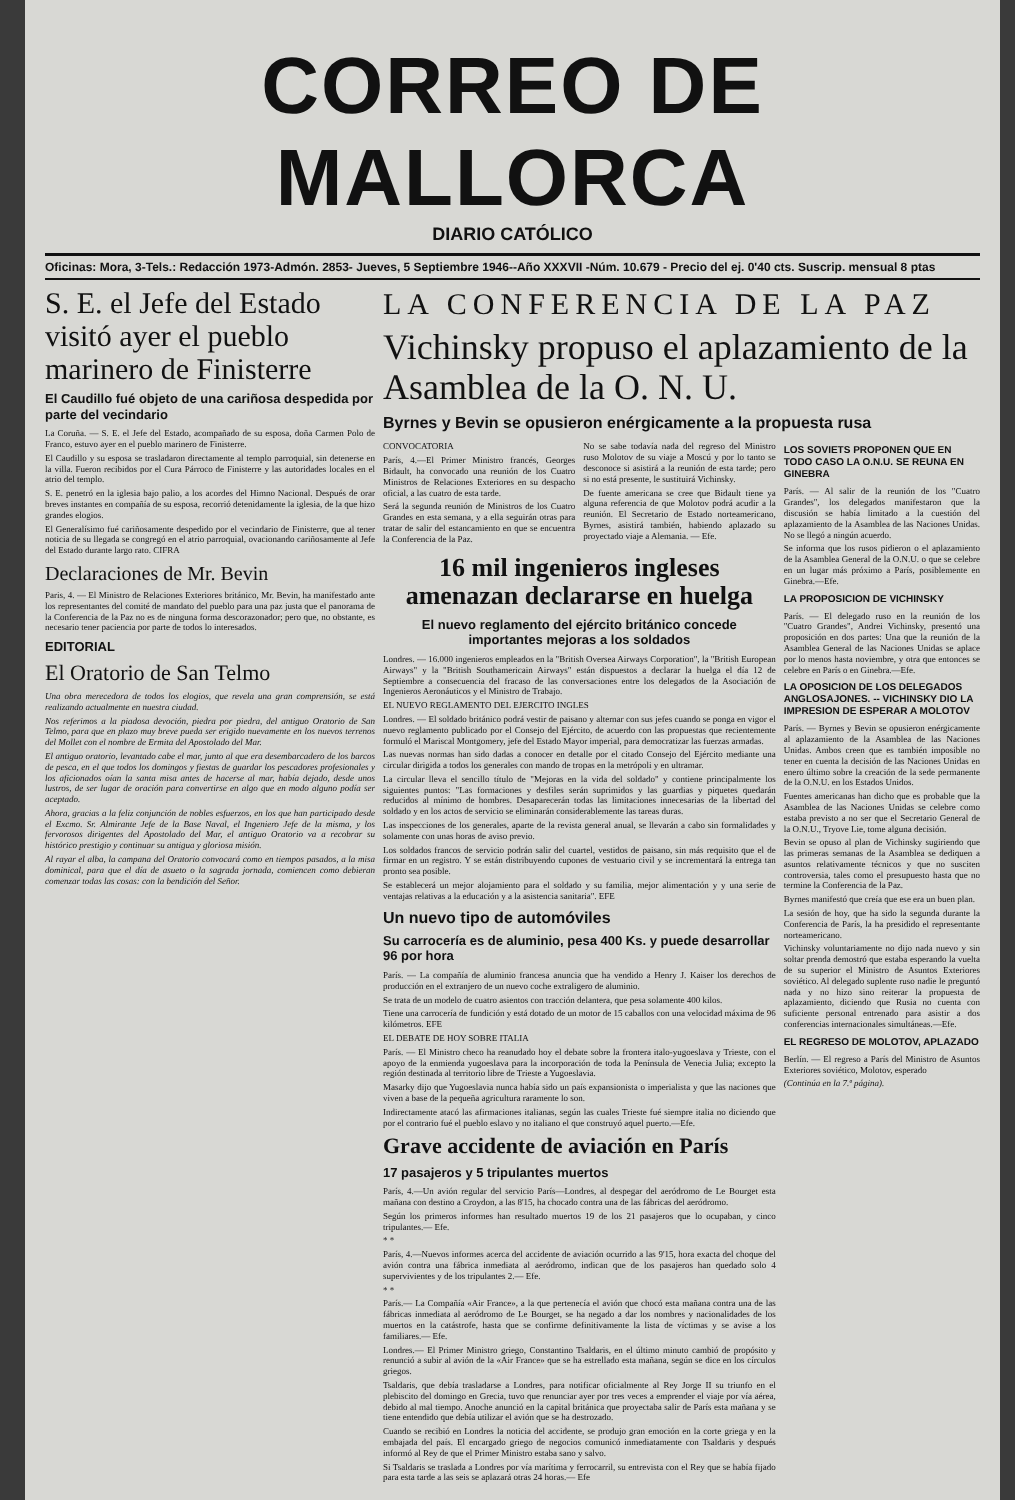CORREO DE MALLORCA
DIARIO CATÓLICO
Oficinas: Mora, 3-Tels.: Redacción 1973-Admón. 2853- Jueves, 5 Septiembre 1946--Año XXXVII -Núm. 10.679 - Precio del ej. 0'40 cts. Suscrip. mensual 8 ptas
S. E. el Jefe del Estado visitó ayer el pueblo marinero de Finisterre
El Caudillo fué objeto de una cariñosa despedida por parte del vecindario
La Coruña. — S. E. el Jefe del Estado, acompañado de su esposa, doña Carmen Polo de Franco, estuvo ayer en el pueblo marinero de Finisterre.
El Caudillo y su esposa se trasladaron directamente al templo parroquial, sin detenerse en la villa. Fueron recibidos por el Cura Párroco de Finisterre y las autoridades locales en el atrio del templo.
S. E. penetró en la iglesia bajo palio, a los acordes del Himno Nacional. Después de orar breves instantes en compañía de su esposa, recorrió detenidamente la iglesia, de la que hizo grandes elogios.
El Generalísimo fué cariñosamente despedido por el vecindario de Finisterre, que al tener noticia de su llegada se congregó en el atrio parroquial, ovacionando cariñosamente al Jefe del Estado durante largo rato. CIFRA
Declaraciones de Mr. Bevin
Paris, 4. — El Ministro de Relaciones Exteriores británico, Mr. Bevin, ha manifestado ante los representantes del comité de mandato del pueblo para una paz justa que el panorama de la Conferencia de la Paz no es de ninguna forma descorazonador; pero que, no obstante, es necesario tener paciencia por parte de todos lo interesados.
EDITORIAL
El Oratorio de San Telmo
Una obra merecedora de todos los elogios, que revela una gran comprensión, se está realizando actualmente en nuestra ciudad.
Nos referimos a la piadosa devoción, piedra por piedra, del antiguo Oratorio de San Telmo, para que en plazo muy breve pueda ser erigido nuevamente en los nuevos terrenos del Mollet con el nombre de Ermita del Apostolado del Mar.
El antiguo oratorio, levantado cabe el mar, junto al que era desembarcadero de los barcos de pesca, en el que todos los domingos y fiestas de guardar los pescadores profesionales y los aficionados oían la santa misa antes de hacerse al mar, había dejado, desde unos lustros, de ser lugar de oración para convertirse en algo que en modo alguno podía ser aceptado.
Ahora, gracias a la feliz conjunción de nobles esfuerzos, en los que han participado desde el Excmo. Sr. Almirante Jefe de la Base Naval, el Ingeniero Jefe de la misma, y los fervorosos dirigentes del Apostolado del Mar, el antiguo Oratorio va a recobrar su histórico prestigio y continuar su antigua y gloriosa misión.
Al rayar el alba, la campana del Oratorio convocará como en tiempos pasados, a la misa dominical, para que el día de asueto o la sagrada jornada, comiencen como debieran comenzar todas las cosas: con la bendición del Señor.
LA CONFERENCIA DE LA PAZ
Vichinsky propuso el aplazamiento de la Asamblea de la O. N. U.
Byrnes y Bevin se opusieron enérgicamente a la propuesta rusa
CONVOCATORIA
París, 4.—El Primer Ministro francés, Georges Bidault, ha convocado una reunión de los Cuatro Ministros de Relaciones Exteriores en su despacho oficial, a las cuatro de esta tarde.
Será la segunda reunión de Ministros de los Cuatro Grandes en esta semana, y a ella seguirán otras para tratar de salir del estancamiento en que se encuentra la Conferencia de la Paz.
No se sabe todavía nada del regreso del Ministro ruso Molotov de su viaje a Moscú y por lo tanto se desconoce si asistirá a la reunión de esta tarde; pero si no está presente, le sustituirá Vichinsky.
De fuente americana se cree que Bidault tiene ya alguna referencia de que Molotov podrá acudir a la reunión. El Secretario de Estado norteamericano, Byrnes, asistirá también, habiendo aplazado su proyectado viaje a Alemania. — Efe.
16 mil ingenieros ingleses amenazan declararse en huelga
El nuevo reglamento del ejército británico concede importantes mejoras a los soldados
Londres. — 16.000 ingenieros empleados en la "British Oversea Airways Corporation", la "British European Airways" y la "British Southamericain Airways" están dispuestos a declarar la huelga el día 12 de Septiembre a consecuencia del fracaso de las conversaciones entre los delegados de la Asociación de Ingenieros Aeronáuticos y el Ministro de Trabajo.
EL NUEVO REGLAMENTO DEL EJERCITO INGLES
Londres. — El soldado británico podrá vestir de paisano y alternar con sus jefes cuando se ponga en vigor el nuevo reglamento publicado por el Consejo del Ejército, de acuerdo con las propuestas que recientemente formuló el Mariscal Montgomery, jefe del Estado Mayor imperial, para democratizar las fuerzas armadas.
Las nuevas normas han sido dadas a conocer en detalle por el citado Consejo del Ejército mediante una circular dirigida a todos los generales con mando de tropas en la metrópoli y en ultramar.
La circular lleva el sencillo título de "Mejoras en la vida del soldado" y contiene principalmente los siguientes puntos: "Las formaciones y desfiles serán suprimidos y las guardias y piquetes quedarán reducidos al mínimo de hombres. Desaparecerán todas las limitaciones innecesarias de la libertad del soldado y en los actos de servicio se eliminarán considerablemente las tareas duras.
Las inspecciones de los generales, aparte de la revista general anual, se llevarán a cabo sin formalidades y solamente con unas horas de aviso previo.
Los soldados francos de servicio podrán salir del cuartel, vestidos de paisano, sin más requisito que el de firmar en un registro. Y se están distribuyendo cupones de vestuario civil y se incrementará la entrega tan pronto sea posible.
Se establecerá un mejor alojamiento para el soldado y su familia, mejor alimentación y y una serie de ventajas relativas a la educación y a la asistencia sanitaria". EFE
Un nuevo tipo de automóviles
Su carrocería es de aluminio, pesa 400 Ks. y puede desarrollar 96 por hora
París. — La compañía de aluminio francesa anuncia que ha vendido a Henry J. Kaiser los derechos de producción en el extranjero de un nuevo coche extraligero de aluminio.
Se trata de un modelo de cuatro asientos con tracción delantera, que pesa solamente 400 kilos.
Tiene una carrocería de fundición y está dotado de un motor de 15 caballos con una velocidad máxima de 96 kilómetros. EFE
EL DEBATE DE HOY SOBRE ITALIA
París. — El Ministro checo ha reanudado hoy el debate sobre la frontera italo-yugoeslava y Trieste, con el apoyo de la enmienda yugoeslava para la incorporación de toda la Península de Venecia Julia; excepto la región destinada al territorio libre de Trieste a Yugoeslavia.
Masarky dijo que Yugoeslavia nunca había sido un país expansionista o imperialista y que las naciones que viven a base de la pequeña agricultura raramente lo son.
Indirectamente atacó las afirmaciones italianas, según las cuales Trieste fué siempre italia no diciendo que por el contrario fué el pueblo eslavo y no italiano el que construyó aquel puerto.—Efe.
Grave accidente de aviación en París
17 pasajeros y 5 tripulantes muertos
París, 4.—Un avión regular del servicio París—Londres, al despegar del aeródromo de Le Bourget esta mañana con destino a Croydon, a las 8'15, ha chocado contra una de las fábricas del aeródromo.
Según los primeros informes han resultado muertos 19 de los 21 pasajeros que lo ocupaban, y cinco tripulantes.— Efe.
* *
París, 4.—Nuevos informes acerca del accidente de aviación ocurrido a las 9'15, hora exacta del choque del avión contra una fábrica inmediata al aeródromo, indican que de los pasajeros han quedado solo 4 supervivientes y de los tripulantes 2.— Efe.
* *
París.— La Compañía «Air France», a la que pertenecía el avión que chocó esta mañana contra una de las fábricas inmediata al aeródromo de Le Bourget, se ha negado a dar los nombres y nacionalidades de los muertos en la catástrofe, hasta que se confirme definitivamente la lista de víctimas y se avise a los familiares.— Efe.
Londres.— El Primer Ministro griego, Constantino Tsaldaris, en el último minuto cambió de propósito y renunció a subir al avión de la «Air France» que se ha estrellado esta mañana, según se dice en los círculos griegos.
Tsaldaris, que debía trasladarse a Londres, para notificar oficialmente al Rey Jorge II su triunfo en el plebiscito del domingo en Grecia, tuvo que renunciar ayer por tres veces a emprender el viaje por vía aérea, debido al mal tiempo. Anoche anunció en la capital británica que proyectaba salir de París esta mañana y se tiene entendido que debía utilizar el avión que se ha destrozado.
Cuando se recibió en Londres la noticia del accidente, se produjo gran emoción en la corte griega y en la embajada del país. El encargado griego de negocios comunicó inmediatamente con Tsaldaris y después informó al Rey de que el Primer Ministro estaba sano y salvo.
Si Tsaldaris se traslada a Londres por vía marítima y ferrocarril, su entrevista con el Rey que se había fijado para esta tarde a las seis se aplazará otras 24 horas.— Efe
LOS SOVIETS PROPONEN QUE EN TODO CASO LA O.N.U. SE REUNA EN GINEBRA
París. — Al salir de la reunión de los "Cuatro Grandes", los delegados manifestaron que la discusión se había limitado a la cuestión del aplazamiento de la Asamblea de las Naciones Unidas. No se llegó a ningún acuerdo.
Se informa que los rusos pidieron o el aplazamiento de la Asamblea General de la O.N.U. o que se celebre en un lugar más próximo a París, posiblemente en Ginebra.—Efe.
LA PROPOSICION DE VICHINSKY
París. — El delegado ruso en la reunión de los "Cuatro Grandes", Andrei Vichinsky, presentó una proposición en dos partes: Una que la reunión de la Asamblea General de las Naciones Unidas se aplace por lo menos hasta noviembre, y otra que entonces se celebre en París o en Ginebra.—Efe.
LA OPOSICION DE LOS DELEGADOS ANGLOSAJONES. -- VICHINSKY DIO LA IMPRESION DE ESPERAR A MOLOTOV
París. — Byrnes y Bevin se opusieron enérgicamente al aplazamiento de la Asamblea de las Naciones Unidas. Ambos creen que es también imposible no tener en cuenta la decisión de las Naciones Unidas en enero último sobre la creación de la sede permanente de la O.N.U. en los Estados Unidos.
Fuentes americanas han dicho que es probable que la Asamblea de las Naciones Unidas se celebre como estaba previsto a no ser que el Secretario General de la O.N.U., Tryove Lie, tome alguna decisión.
Bevin se opuso al plan de Vichinsky sugiriendo que las primeras semanas de la Asamblea se dediquen a asuntos relativamente técnicos y que no susciten controversia, tales como el presupuesto hasta que no termine la Conferencia de la Paz.
Byrnes manifestó que creía que ese era un buen plan.
La sesión de hoy, que ha sido la segunda durante la Conferencia de París, la ha presidido el representante norteamericano.
Vichinsky voluntariamente no dijo nada nuevo y sin soltar prenda demostró que estaba esperando la vuelta de su superior el Ministro de Asuntos Exteriores soviético. Al delegado suplente ruso nadie le preguntó nada y no hizo sino reiterar la propuesta de aplazamiento, diciendo que Rusia no cuenta con suficiente personal entrenado para asistir a dos conferencias internacionales simultáneas.—Efe.
EL REGRESO DE MOLOTOV, APLAZADO
Berlín. — El regreso a París del Ministro de Asuntos Exteriores soviético, Molotov, esperado
(Continúa en la 7.ª página).